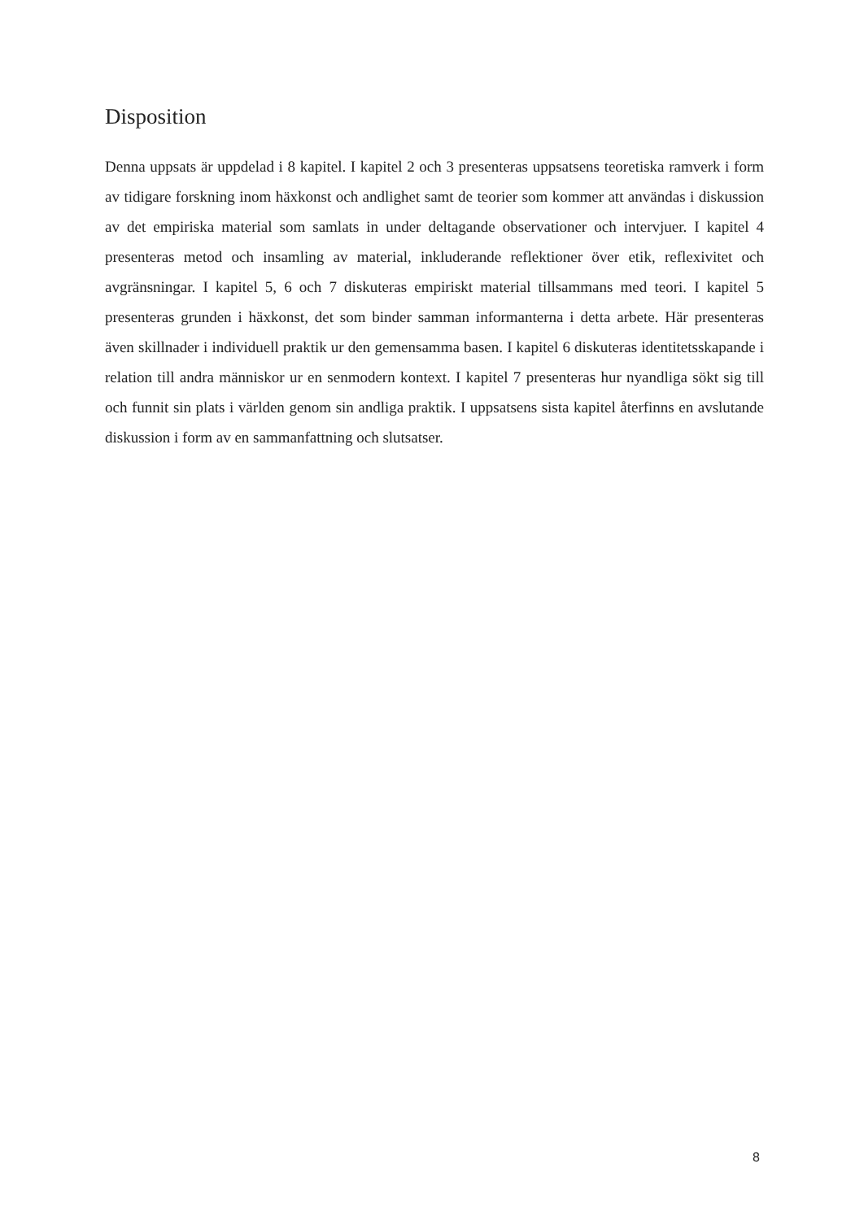Disposition
Denna uppsats är uppdelad i 8 kapitel. I kapitel 2 och 3 presenteras uppsatsens teoretiska ramverk i form av tidigare forskning inom häxkonst och andlighet samt de teorier som kommer att användas i diskussion av det empiriska material som samlats in under deltagande observationer och intervjuer. I kapitel 4 presenteras metod och insamling av material, inkluderande reflektioner över etik, reflexivitet och avgränsningar. I kapitel 5, 6 och 7 diskuteras empiriskt material tillsammans med teori. I kapitel 5 presenteras grunden i häxkonst, det som binder samman informanterna i detta arbete. Här presenteras även skillnader i individuell praktik ur den gemensamma basen. I kapitel 6 diskuteras identitetsskapande i relation till andra människor ur en senmodern kontext. I kapitel 7 presenteras hur nyandliga sökt sig till och funnit sin plats i världen genom sin andliga praktik. I uppsatsens sista kapitel återfinns en avslutande diskussion i form av en sammanfattning och slutsatser.
8